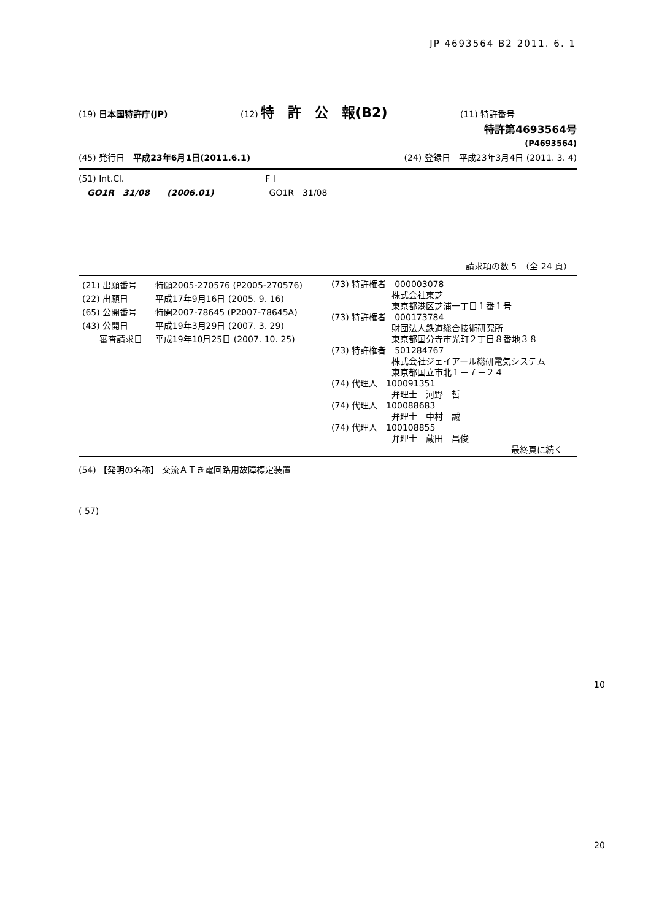JP 4693564 B2 2011. 6. 1
(19) 日本国特許庁(JP) (12) 特　許　公　報(B2) (11) 特許番号
特許第4693564号
(P4693564)
(45) 発行日　平成23年6月1日(2011.6.1) (24) 登録日　平成23年3月4日 (2011. 3. 4)
(51) Int.Cl. F I
　GO1R　31/08　　(2006.01) GO1R　31/08
請求項の数 5　（全 24 頁）
| / (21) 出願番号 / 特願2005-270576 (P2005-270576) / / (22) 出願日 / 平成17年9月16日 (2005. 9. 16) / / (65) 公開番号 / 特開2007-78645 (P2007-78645A) / / (43) 公開日 / 平成19年3月29日 (2007. 3. 29) / / 審査請求日 / 平成19年10月25日 (2007. 10. 25) / | (73) 特許権者 000003078 株式会社東芝 東京都港区芝浦一丁目１番１号 (73) 特許権者 000173784 財団法人鉄道総合技術研究所 東京都国分寺市光町２丁目８番地３８ (73) 特許権者 501284767 株式会社ジェイアール総研電気システム 東京都国立市北１－７－２４ (74) 代理人 100091351 弁理士 河野 哲 (74) 代理人 100088683 弁理士 中村 誠 (74) 代理人 100108855 弁理士 蔵田 昌俊 最終頁に続く |
(54) 【発明の名称】 交流ＡＴき電回路用故障標定装置
( 57)
10
20